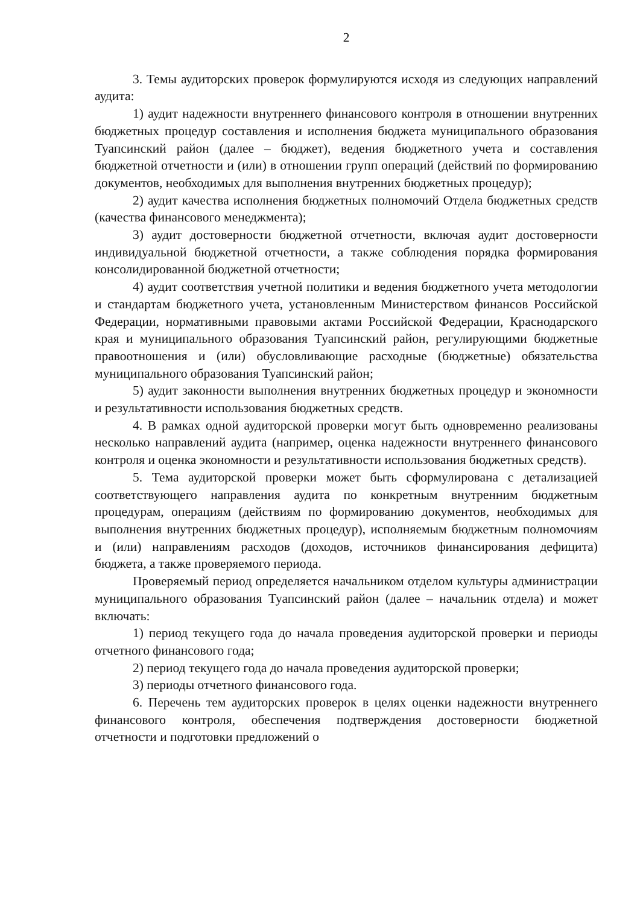2
3. Темы аудиторских проверок формулируются исходя из следующих направлений аудита:
1) аудит надежности внутреннего финансового контроля в отношении внутренних бюджетных процедур составления и исполнения бюджета муниципального образования Туапсинский район (далее – бюджет), ведения бюджетного учета и составления бюджетной отчетности и (или) в отношении групп операций (действий по формированию документов, необходимых для выполнения внутренних бюджетных процедур);
2) аудит качества исполнения бюджетных полномочий Отдела бюджетных средств (качества финансового менеджмента);
3) аудит достоверности бюджетной отчетности, включая аудит достоверности индивидуальной бюджетной отчетности, а также соблюдения порядка формирования консолидированной бюджетной отчетности;
4) аудит соответствия учетной политики и ведения бюджетного учета методологии и стандартам бюджетного учета, установленным Министерством финансов Российской Федерации, нормативными правовыми актами Российской Федерации, Краснодарского края и муниципального образования Туапсинский район, регулирующими бюджетные правоотношения и (или) обусловливающие расходные (бюджетные) обязательства муниципального образования Туапсинский район;
5) аудит законности выполнения внутренних бюджетных процедур и экономности и результативности использования бюджетных средств.
4. В рамках одной аудиторской проверки могут быть одновременно реализованы несколько направлений аудита (например, оценка надежности внутреннего финансового контроля и оценка экономности и результативности использования бюджетных средств).
5. Тема аудиторской проверки может быть сформулирована с детализацией соответствующего направления аудита по конкретным внутренним бюджетным процедурам, операциям (действиям по формированию документов, необходимых для выполнения внутренних бюджетных процедур), исполняемым бюджетным полномочиям и (или) направлениям расходов (доходов, источников финансирования дефицита) бюджета, а также проверяемого периода.
Проверяемый период определяется начальником отделом культуры администрации муниципального образования Туапсинский район (далее – начальник отдела) и может включать:
1) период текущего года до начала проведения аудиторской проверки и периоды отчетного финансового года;
2) период текущего года до начала проведения аудиторской проверки;
3) периоды отчетного финансового года.
6. Перечень тем аудиторских проверок в целях оценки надежности внутреннего финансового контроля, обеспечения подтверждения достоверности бюджетной отчетности и подготовки предложений о